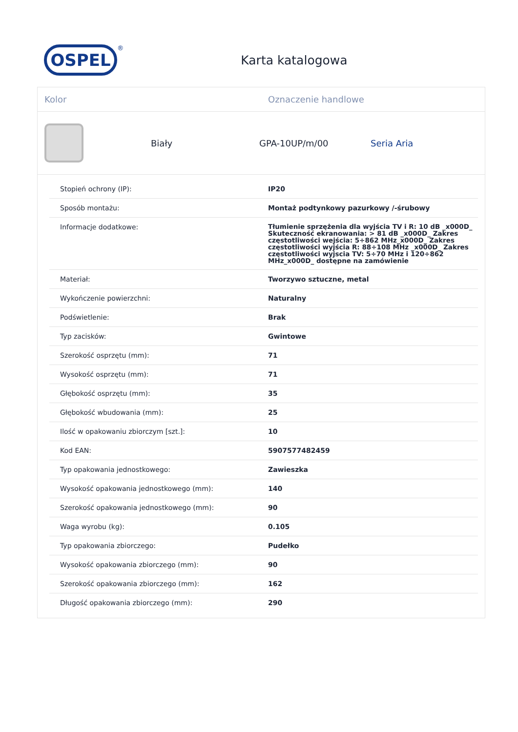OSPEL
<sup>®</sup>
Karta katalogowa
Kolor Oznaczenie handlowe
Biały GPA-10UP/m/00 Seria Aria
| Stopień ochrony (IP): | IP20 |
| Sposób montażu: | Montaż podtynkowy pazurkowy /-śrubowy |
| Informacje dodatkowe: | Tłumienie sprzężenia dla wyjścia TV i R: 10 dB _x000D_ Skuteczność ekranowania: > 81 dB _x000D_ Zakres częstotliwości wejścia: 5÷862 MHz_x000D_ Zakres częstotliwości wyjścia R: 88÷108 MHz _x000D_ Zakres częstotliwości wyjscia TV: 5÷70 MHz i 120÷862 MHz_x000D_ dostępne na zamówienie |
| Materiał: | Tworzywo sztuczne, metal |
| Wykończenie powierzchni: | Naturalny |
| Podświetlenie: | Brak |
| Typ zacisków: | Gwintowe |
| Szerokość osprzętu (mm): | 71 |
| Wysokość osprzętu (mm): | 71 |
| Głębokość osprzętu (mm): | 35 |
| Głębokość wbudowania (mm): | 25 |
| Ilość w opakowaniu zbiorczym [szt.]: | 10 |
| Kod EAN: | 5907577482459 |
| Typ opakowania jednostkowego: | Zawieszka |
| Wysokość opakowania jednostkowego (mm): | 140 |
| Szerokość opakowania jednostkowego (mm): | 90 |
| Waga wyrobu (kg): | 0.105 |
| Typ opakowania zbiorczego: | Pudełko |
| Wysokość opakowania zbiorczego (mm): | 90 |
| Szerokość opakowania zbiorczego (mm): | 162 |
| Długość opakowania zbiorczego (mm): | 290 |